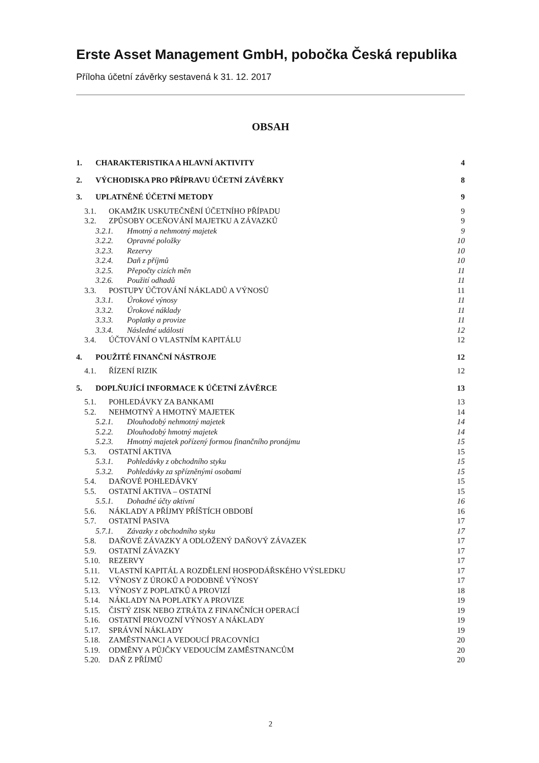Erste Asset Management GmbH, pobočka Česká republika
Příloha účetní závěrky sestavená k 31. 12. 2017
OBSAH
1. CHARAKTERISTIKA A HLAVNÍ AKTIVITY 4
2. VÝCHODISKA PRO PŘÍPRAVU ÚČETNÍ ZÁVĚRKY 8
3. UPLATNĚNÉ ÚČETNÍ METODY 9
3.1. OKAMŽIK USKUTEČNĚNÍ ÚČETNÍHO PŘÍPADU 9
3.2. ZPŮSOBY OCEŇOVÁNÍ MAJETKU A ZÁVAZKŮ 9
3.2.1. Hmotný a nehmotný majetek 9
3.2.2. Opravné položky 10
3.2.3. Rezervy 10
3.2.4. Daň z příjmů 10
3.2.5. Přepočty cizích měn 11
3.2.6. Použití odhadů 11
3.3. POSTUPY ÚČTOVÁNÍ NÁKLADŮ A VÝNOSŮ 11
3.3.1. Úrokové výnosy 11
3.3.2. Úrokové náklady 11
3.3.3. Poplatky a provize 11
3.3.4. Následné události 12
3.4. ÚČTOVÁNÍ O VLASTNÍM KAPITÁLU 12
4. POUŽITÉ FINANČNÍ NÁSTROJE 12
4.1. ŘÍZENÍ RIZIK 12
5. DOPLŇUJÍCÍ INFORMACE K ÚČETNÍ ZÁVĚRCE 13
5.1. POHLEDÁVKY ZA BANKAMI 13
5.2. NEHMOTNÝ A HMOTNÝ MAJETEK 14
5.2.1. Dlouhodobý nehmotný majetek 14
5.2.2. Dlouhodobý hmotný majetek 14
5.2.3. Hmotný majetek pořízený formou finančního pronájmu 15
5.3. OSTATNÍ AKTIVA 15
5.3.1. Pohledávky z obchodního styku 15
5.3.2. Pohledávky za spřízněnými osobami 15
5.4. DAŇOVÉ POHLEDÁVKY 15
5.5. OSTATNÍ AKTIVA – OSTATNÍ 15
5.5.1. Dohadné účty aktivní 16
5.6. NÁKLADY A PŘÍJMY PŘÍŠTÍCH OBDOBÍ 16
5.7. OSTATNÍ PASIVA 17
5.7.1. Závazky z obchodního styku 17
5.8. DAŇOVÉ ZÁVAZKY A ODLOŽENÝ DAŇOVÝ ZÁVAZEK 17
5.9. OSTATNÍ ZÁVAZKY 17
5.10. REZERVY 17
5.11. VLASTNÍ KAPITÁL A ROZDĚLENÍ HOSPODÁŘSKÉHO VÝSLEDKU 17
5.12. VÝNOSY Z ÚROKŮ A PODOBNÉ VÝNOSY 17
5.13. VÝNOSY Z POPLATKŮ A PROVIZÍ 18
5.14. NÁKLADY NA POPLATKY A PROVIZE 19
5.15. ČISTÝ ZISK NEBO ZTRÁTA Z FINANČNÍCH OPERACÍ 19
5.16. OSTATNÍ PROVOZNÍ VÝNOSY A NÁKLADY 19
5.17. SPRÁVNÍ NÁKLADY 19
5.18. ZAMĚSTNANCI A VEDOUCÍ PRACOVNÍCI 20
5.19. ODMĚNY A PŮJČKY VEDOUCÍM ZAMĚSTNANCŮM 20
5.20. DAŇ Z PŘÍJMŮ 20
2